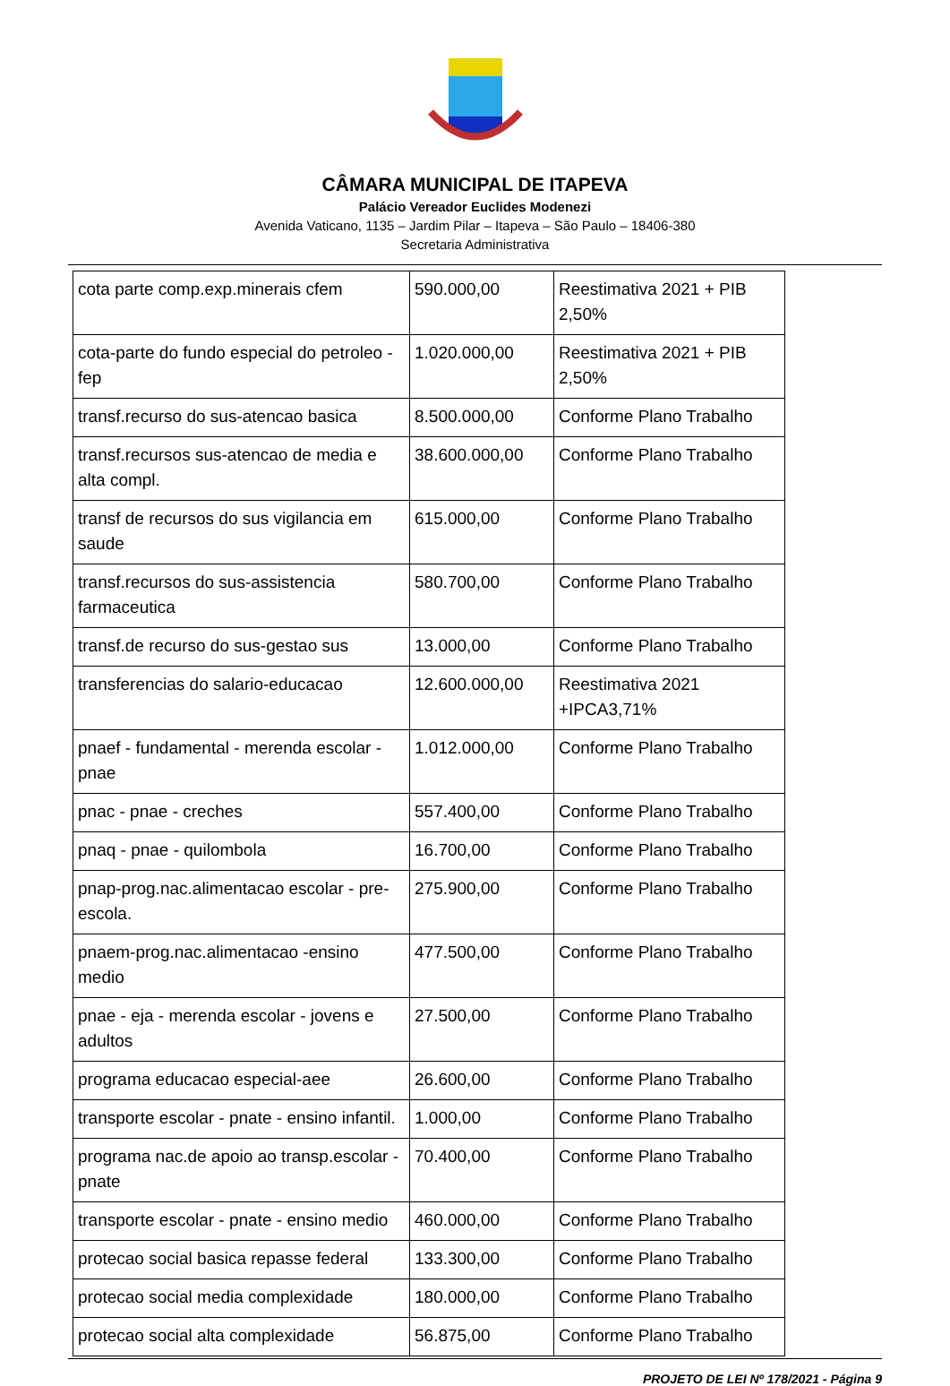CÂMARA MUNICIPAL DE ITAPEVA
Palácio Vereador Euclides Modenezi
Avenida Vaticano, 1135 – Jardim Pilar – Itapeva – São Paulo – 18406-380
Secretaria Administrativa
| cota parte comp.exp.minerais cfem | 590.000,00 | Reestimativa 2021 + PIB 2,50% |
| cota-parte do fundo especial do petroleo - fep | 1.020.000,00 | Reestimativa 2021 + PIB 2,50% |
| transf.recurso do sus-atencao basica | 8.500.000,00 | Conforme Plano Trabalho |
| transf.recursos sus-atencao de media e alta compl. | 38.600.000,00 | Conforme Plano Trabalho |
| transf de recursos do sus vigilancia em saude | 615.000,00 | Conforme Plano Trabalho |
| transf.recursos do sus-assistencia farmaceutica | 580.700,00 | Conforme Plano Trabalho |
| transf.de recurso do sus-gestao sus | 13.000,00 | Conforme Plano Trabalho |
| transferencias do salario-educacao | 12.600.000,00 | Reestimativa 2021 +IPCA3,71% |
| pnaef - fundamental - merenda escolar - pnae | 1.012.000,00 | Conforme Plano Trabalho |
| pnac - pnae - creches | 557.400,00 | Conforme Plano Trabalho |
| pnaq - pnae - quilombola | 16.700,00 | Conforme Plano Trabalho |
| pnap-prog.nac.alimentacao escolar - pre-escola. | 275.900,00 | Conforme Plano Trabalho |
| pnaem-prog.nac.alimentacao -ensino medio | 477.500,00 | Conforme Plano Trabalho |
| pnae - eja - merenda escolar - jovens e adultos | 27.500,00 | Conforme Plano Trabalho |
| programa educacao especial-aee | 26.600,00 | Conforme Plano Trabalho |
| transporte escolar - pnate - ensino infantil. | 1.000,00 | Conforme Plano Trabalho |
| programa nac.de apoio ao transp.escolar - pnate | 70.400,00 | Conforme Plano Trabalho |
| transporte escolar - pnate - ensino medio | 460.000,00 | Conforme Plano Trabalho |
| protecao social basica repasse federal | 133.300,00 | Conforme Plano Trabalho |
| protecao social media complexidade | 180.000,00 | Conforme Plano Trabalho |
| protecao social alta complexidade | 56.875,00 | Conforme Plano Trabalho |
PROJETO DE LEI Nº 178/2021 - Página 9